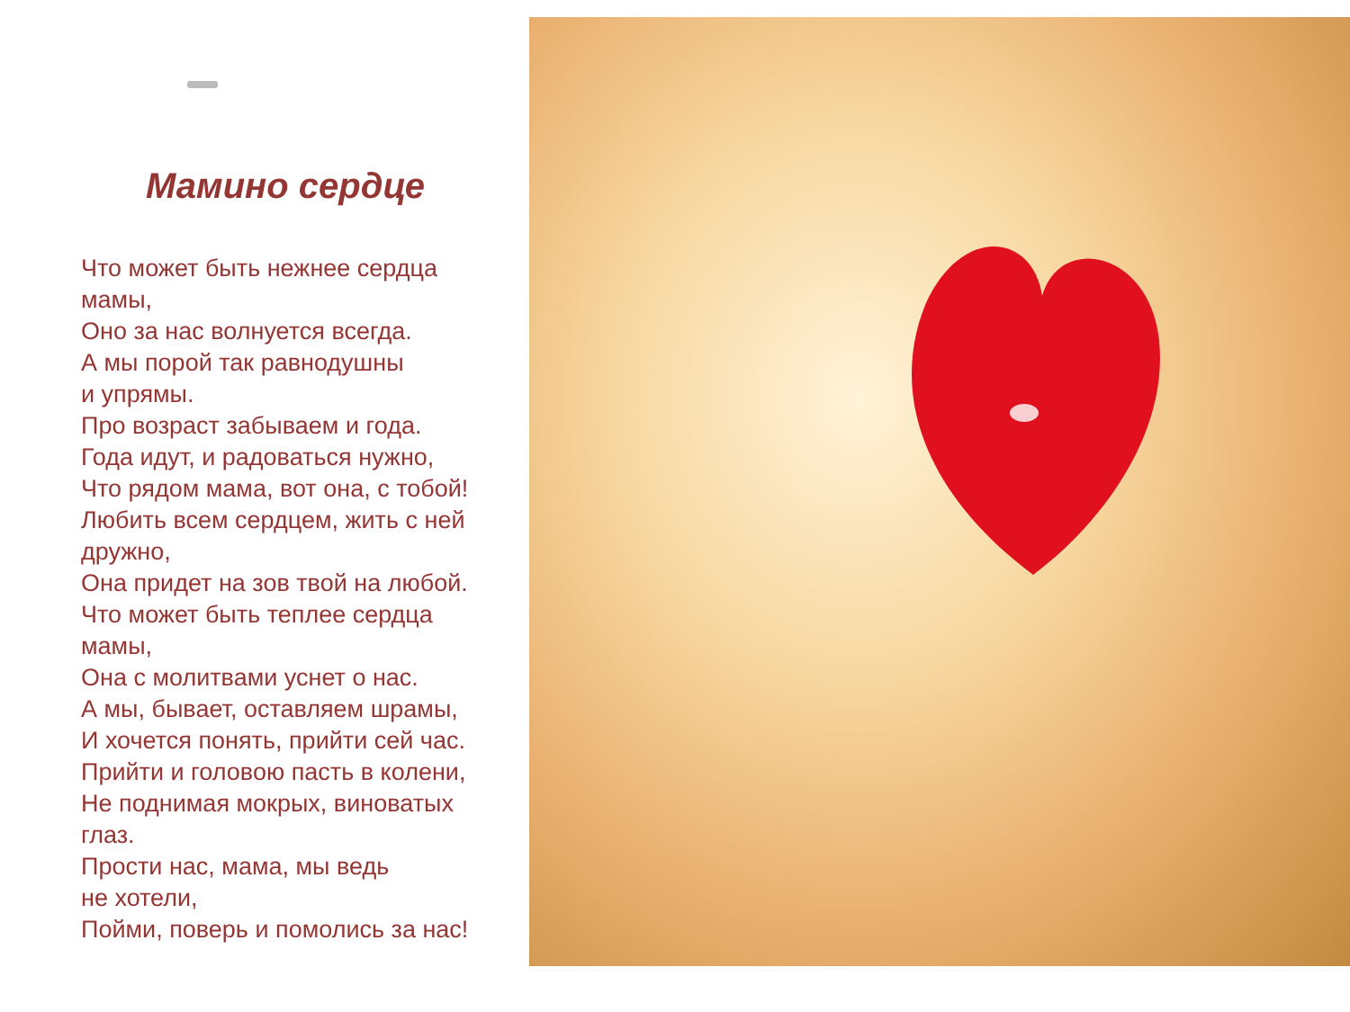Мамино сердце
Что может быть нежнее сердца
мамы,
Оно за нас волнуется всегда.
А мы порой так равнодушны
и упрямы.
Про возраст забываем и года.
Года идут, и радоваться нужно,
Что рядом мама, вот она, с тобой!
Любить всем сердцем, жить с ней
дружно,
Она придет на зов твой на любой.
Что может быть теплее сердца
мамы,
Она с молитвами уснет о нас.
А мы, бывает, оставляем шрамы,
И хочется понять, прийти сей час.
Прийти и головою пасть в колени,
Не поднимая мокрых, виноватых
глаз.
Прости нас, мама, мы ведь
не хотели,
Пойми, поверь и помолись за нас!